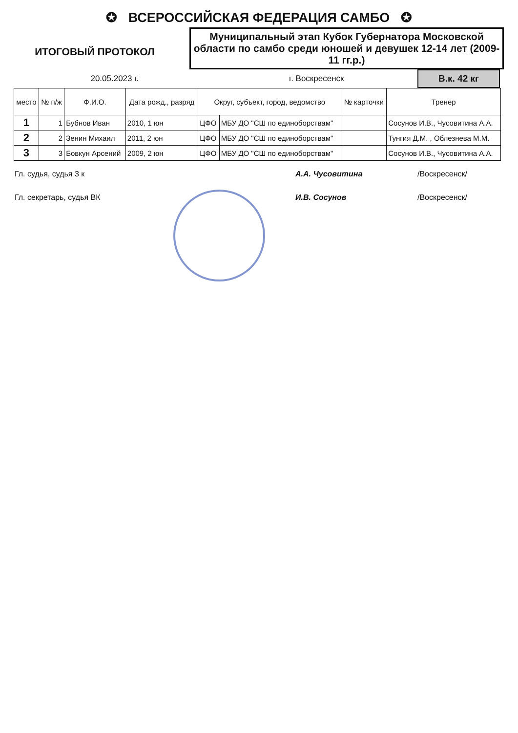✪ ВСЕРОССИЙСКАЯ ФЕДЕРАЦИЯ САМБО ✪
ИТОГОВЫЙ ПРОТОКОЛ
Муниципальный этап Кубок Губернатора Московской области по самбо среди юношей и девушек 12-14 лет (2009-11 гг.р.)
20.05.2023 г. г. Воскресенск
В.к. 42 кг
| место | № п/ж | Ф.И.О. | Дата рожд., разряд | Округ, субъект, город, ведомство | | № карточки | Тренер |
| --- | --- | --- | --- | --- | --- | --- | --- |
| 1 | 1 | Бубнов Иван | 2010, 1 юн | ЦФО | МБУ ДО "СШ по единоборствам" | | Сосунов И.В., Чусовитина А.А. |
| 2 | 2 | Зенин Михаил | 2011, 2 юн | ЦФО | МБУ ДО "СШ по единоборствам" | | Тунгия Д.М. , Облезнева М.М. |
| 3 | 3 | Бовкун Арсений | 2009, 2 юн | ЦФО | МБУ ДО "СШ по единоборствам" | | Сосунов И.В., Чусовитина А.А. |
Гл. судья, судья 3 к А.А. Чусовитина /Воскресенск/
Гл. секретарь, судья ВК И.В. Сосунов /Воскресенск/